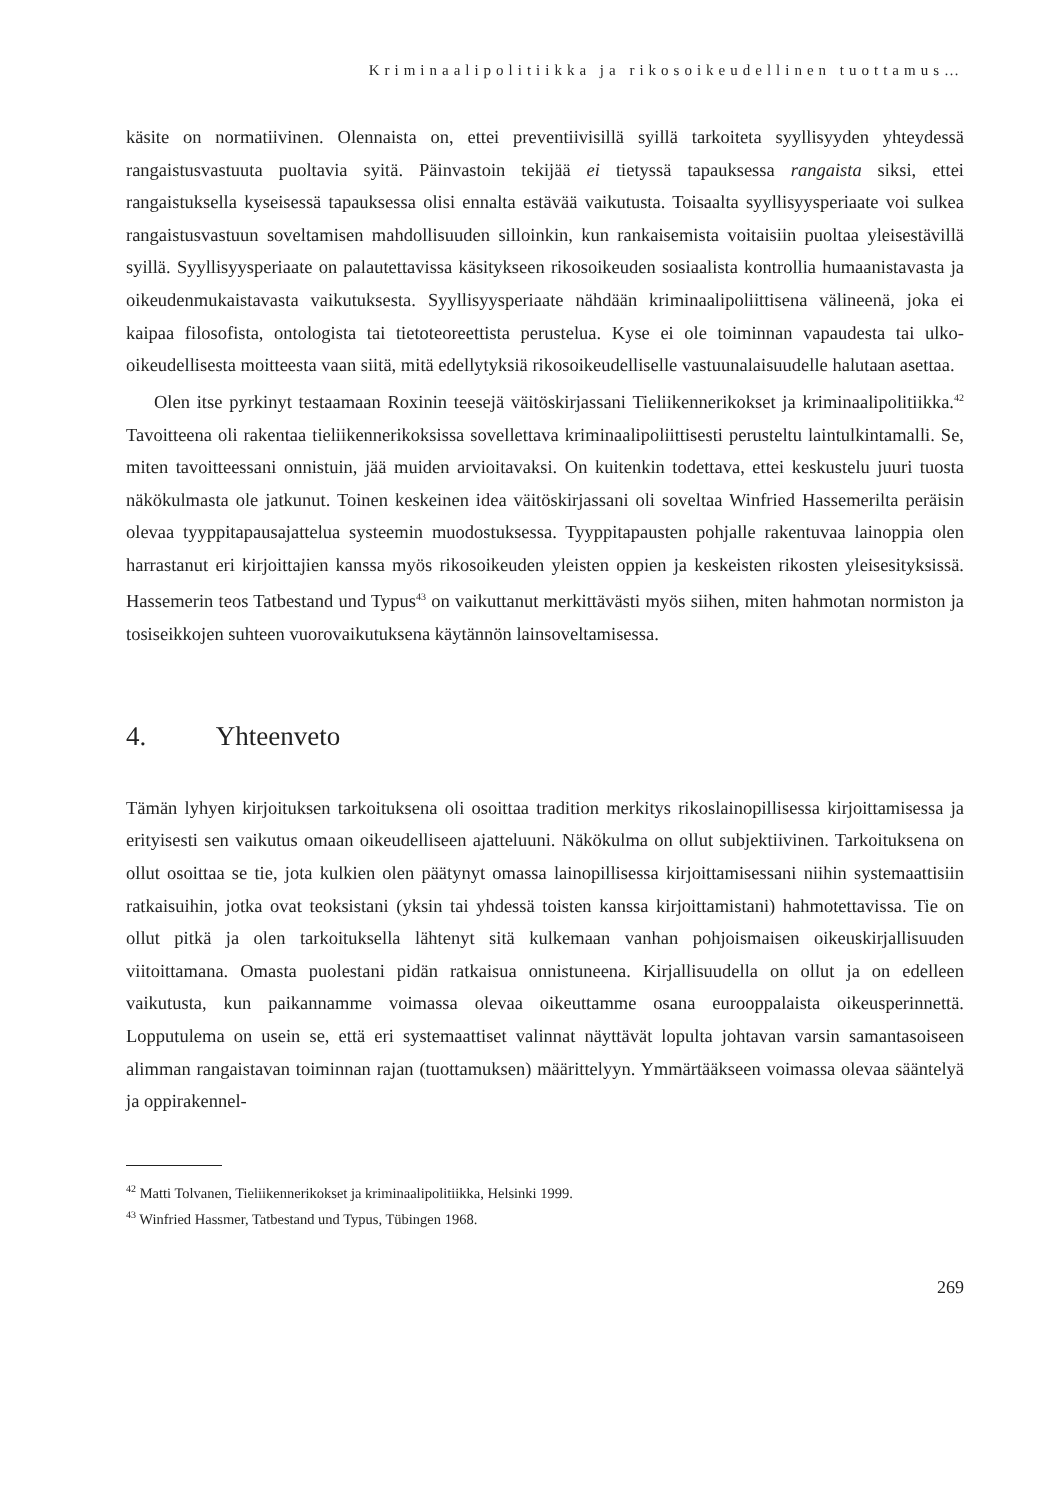Kriminaalipolitiikka ja rikosoikeudellinen tuottamus…
käsite on normatiivinen. Olennaista on, ettei preventiivisillä syillä tarkoiteta syyllisyyden yhteydessä rangaistusvastuuta puoltavia syitä. Päinvastoin tekijää ei tietyssä tapauksessa rangaista siksi, ettei rangaistuksella kyseisessä tapauksessa olisi ennalta estävää vaikutusta. Toisaalta syyllisyysperiaate voi sulkea rangaistusvastuun soveltamisen mahdollisuuden silloinkin, kun rankaisemista voitaisiin puoltaa yleisestävillä syillä. Syyllisyysperiaate on palautettavissa käsitykseen rikosoikeuden sosiaalista kontrollia humaanistavasta ja oikeudenmukaistavasta vaikutuksesta. Syyllisyysperiaate nähdään kriminaalipoliittisena välineenä, joka ei kaipaa filosofista, ontologista tai tietoteoreettista perustelua. Kyse ei ole toiminnan vapaudesta tai ulko-oikeudellisesta moitteesta vaan siitä, mitä edellytyksiä rikosoikeudelliselle vastuunalaisuudelle halutaan asettaa.
Olen itse pyrkinyt testaamaan Roxinin teesejä väitöskirjassani Tieliikennerikokset ja kriminaalipolitiikka.<sup>42</sup> Tavoitteena oli rakentaa tieliikennerikoksissa sovellettava kriminaalipoliittisesti perusteltu laintulkintamalli. Se, miten tavoitteessani onnistuin, jää muiden arvioitavaksi. On kuitenkin todettava, ettei keskustelu juuri tuosta näkökulmasta ole jatkunut. Toinen keskeinen idea väitöskirjassani oli soveltaa Winfried Hassemerilta peräisin olevaa tyyppitapausajattelua systeemin muodostuksessa. Tyyppitapausten pohjalle rakentuvaa lainoppia olen harrastanut eri kirjoittajien kanssa myös rikosoikeuden yleisten oppien ja keskeisten rikosten yleisesityksissä. Hassemerin teos Tatbestand und Typus<sup>43</sup> on vaikuttanut merkittävästi myös siihen, miten hahmotan normiston ja tosiseikkojen suhteen vuorovaikutuksena käytännön lainsoveltamisessa.
4. Yhteenveto
Tämän lyhyen kirjoituksen tarkoituksena oli osoittaa tradition merkitys rikoslainopillisessa kirjoittamisessa ja erityisesti sen vaikutus omaan oikeudelliseen ajatteluuni. Näkökulma on ollut subjektiivinen. Tarkoituksena on ollut osoittaa se tie, jota kulkien olen päätynyt omassa lainopillisessa kirjoittamisessani niihin systemaattisiin ratkaisuihin, jotka ovat teoksistani (yksin tai yhdessä toisten kanssa kirjoittamistani) hahmotettavissa. Tie on ollut pitkä ja olen tarkoituksella lähtenyt sitä kulkemaan vanhan pohjoismaisen oikeuskirjallisuuden viitoittamana. Omasta puolestani pidän ratkaisua onnistuneena. Kirjallisuudella on ollut ja on edelleen vaikutusta, kun paikannamme voimassa olevaa oikeuttamme osana eurooppalaista oikeusperinnettä. Lopputulema on usein se, että eri systemaattiset valinnat näyttävät lopulta johtavan varsin samantasoiseen alimman rangaistavan toiminnan rajan (tuottamuksen) määrittelyyn. Ymmärtääkseen voimassa olevaa sääntelyä ja oppirakennel-
<sup>42</sup> Matti Tolvanen, Tieliikennerikokset ja kriminaalipolitiikka, Helsinki 1999.
<sup>43</sup> Winfried Hassmer, Tatbestand und Typus, Tübingen 1968.
269